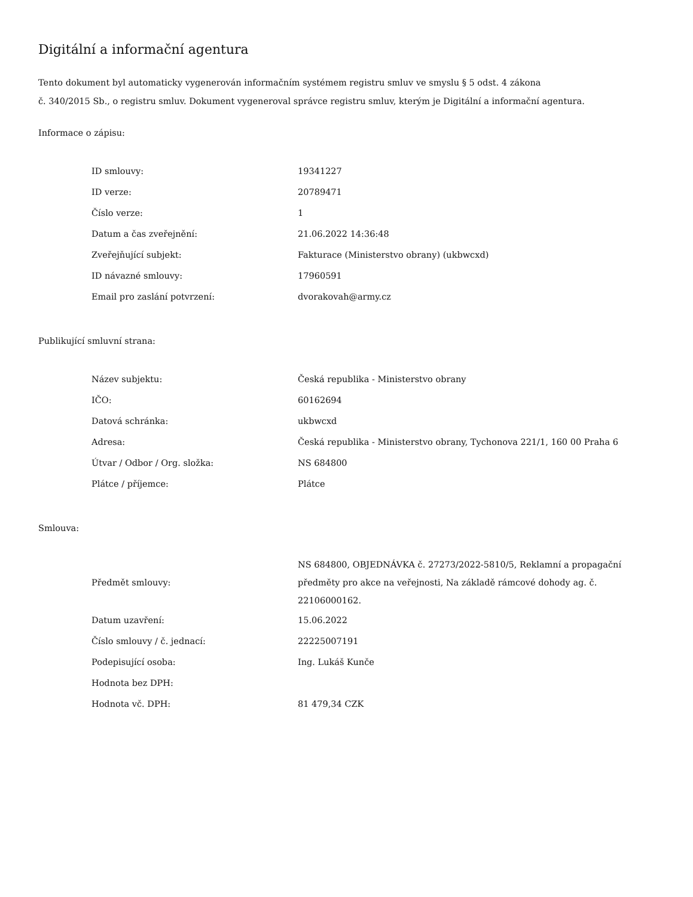Digitální a informační agentura
Tento dokument byl automaticky vygenerován informačním systémem registru smluv ve smyslu § 5 odst. 4 zákona
č. 340/2015 Sb., o registru smluv. Dokument vygeneroval správce registru smluv, kterým je Digitální a informační agentura.
Informace o zápisu:
| ID smlouvy: | 19341227 |
| ID verze: | 20789471 |
| Číslo verze: | 1 |
| Datum a čas zveřejnění: | 21.06.2022 14:36:48 |
| Zveřejňující subjekt: | Fakturace (Ministerstvo obrany) (ukbwcxd) |
| ID návazné smlouvy: | 17960591 |
| Email pro zaslání potvrzení: | dvorakovah@army.cz |
Publikující smluvní strana:
| Název subjektu: | Česká republika - Ministerstvo obrany |
| IČO: | 60162694 |
| Datová schránka: | ukbwcxd |
| Adresa: | Česká republika - Ministerstvo obrany, Tychonova 221/1, 160 00 Praha 6 |
| Útvar / Odbor / Org. složka: | NS 684800 |
| Plátce / příjemce: | Plátce |
Smlouva:
| Předmět smlouvy: | NS 684800, OBJEDNÁVKA č. 27273/2022-5810/5, Reklamní a propagační předměty pro akce na veřejnosti, Na základě rámcové dohody ag. č. 22106000162. |
| Datum uzavření: | 15.06.2022 |
| Číslo smlouvy / č. jednací: | 22225007191 |
| Podepisující osoba: | Ing. Lukáš Kunče |
| Hodnota bez DPH: | |
| Hodnota vč. DPH: | 81 479,34 CZK |